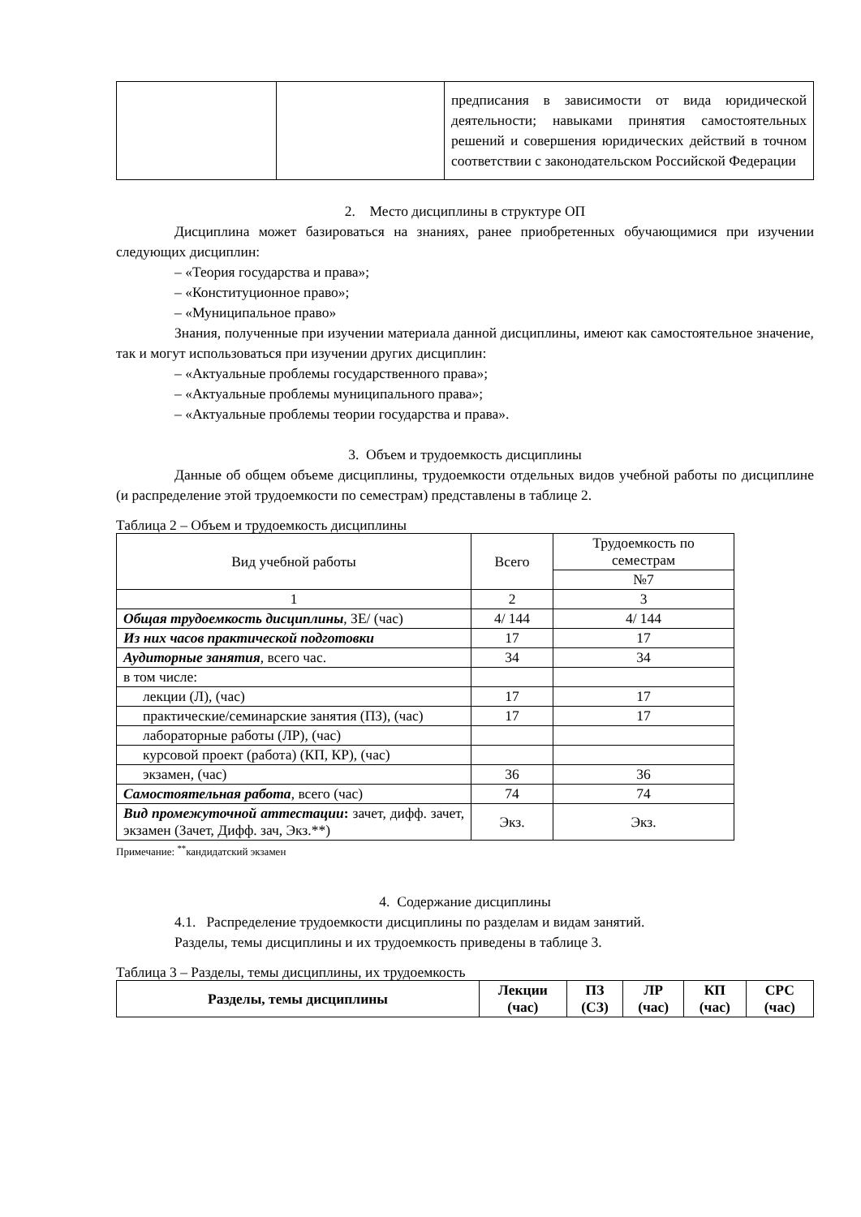| | | предписания в зависимости от вида юридической деятельности; навыками принятия самостоятельных решений и совершения юридических действий в точном соответствии с законодательском Российской Федерации |
2. Место дисциплины в структуре ОП
Дисциплина может базироваться на знаниях, ранее приобретенных обучающимися при изучении следующих дисциплин:
– «Теория государства и права»;
– «Конституционное право»;
– «Муниципальное право»
Знания, полученные при изучении материала данной дисциплины, имеют как самостоятельное значение, так и могут использоваться при изучении других дисциплин:
– «Актуальные проблемы государственного права»;
– «Актуальные проблемы муниципального права»;
– «Актуальные проблемы теории государства и права».
3. Объем и трудоемкость дисциплины
Данные об общем объеме дисциплины, трудоемкости отдельных видов учебной работы по дисциплине (и распределение этой трудоемкости по семестрам) представлены в таблице 2.
Таблица 2 – Объем и трудоемкость дисциплины
| Вид учебной работы | Всего | Трудоемкость по семестрам |
| | | №7 |
| 1 | 2 | 3 |
| Общая трудоемкость дисциплины , ЗЕ/ (час) | 4/ 144 | 4/ 144 |
| Из них часов практической подготовки | 17 | 17 |
| Аудиторные занятия , всего час. | 34 | 34 |
| в том числе: | | |
| лекции (Л), (час) | 17 | 17 |
| практические/семинарские занятия (ПЗ), (час) | 17 | 17 |
| лабораторные работы (ЛР), (час) | | |
| курсовой проект (работа) (КП, КР), (час) | | |
| экзамен, (час) | 36 | 36 |
| Самостоятельная работа , всего (час) | 74 | 74 |
| Вид промежуточной аттестации : зачет, дифф. зачет, экзамен (Зачет, Дифф. зач, Экз.**) | Экз. | Экз. |
Примечание: <sup>**</sup>кандидатский экзамен
4. Содержание дисциплины
4.1. Распределение трудоемкости дисциплины по разделам и видам занятий.
Разделы, темы дисциплины и их трудоемкость приведены в таблице 3.
Таблица 3 – Разделы, темы дисциплины, их трудоемкость
| Разделы, темы дисциплины | Лекции (час) | ПЗ (СЗ) | ЛР (час) | КП (час) | СРС (час) |
| --- | --- | --- | --- | --- | --- |